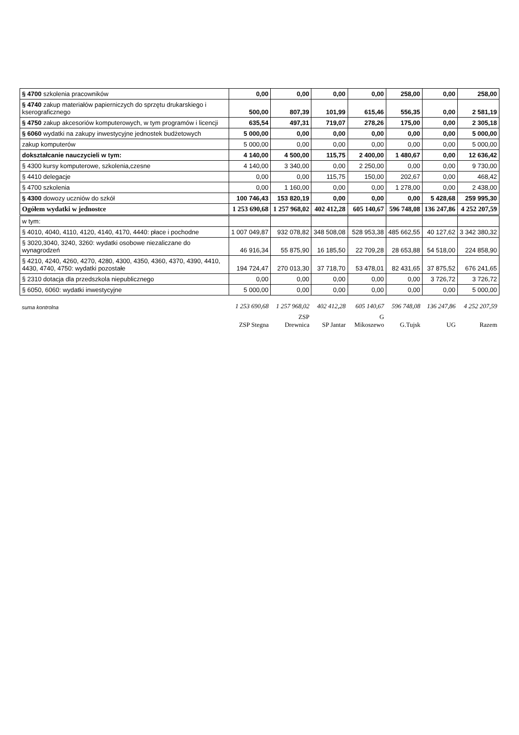| § 4700 szkolenia pracowników | 0,00 | 0,00 | 0,00 | 0,00 | 258,00 | 0,00 | 258,00 |
| § 4740 zakup materiałów papierniczych do sprzętu drukarskiego i kserograficznego | 500,00 | 807,39 | 101,99 | 615,46 | 556,35 | 0,00 | 2 581,19 |
| § 4750 zakup akcesoriów komputerowych, w tym programów i licencji | 635,54 | 497,31 | 719,07 | 278,26 | 175,00 | 0,00 | 2 305,18 |
| § 6060 wydatki na zakupy inwestycyjne jednostek budżetowych | 5 000,00 | 0,00 | 0,00 | 0,00 | 0,00 | 0,00 | 5 000,00 |
| zakup komputerów | 5 000,00 | 0,00 | 0,00 | 0,00 | 0,00 | 0,00 | 5 000,00 |
| dokształcanie nauczycieli w tym: | 4 140,00 | 4 500,00 | 115,75 | 2 400,00 | 1 480,67 | 0,00 | 12 636,42 |
| § 4300 kursy komputerowe, szkolenia,czesne | 4 140,00 | 3 340,00 | 0,00 | 2 250,00 | 0,00 | 0,00 | 9 730,00 |
| § 4410 delegacje | 0,00 | 0,00 | 115,75 | 150,00 | 202,67 | 0,00 | 468,42 |
| § 4700 szkolenia | 0,00 | 1 160,00 | 0,00 | 0,00 | 1 278,00 | 0,00 | 2 438,00 |
| § 4300 dowozy uczniów do szkół | 100 746,43 | 153 820,19 | 0,00 | 0,00 | 0,00 | 5 428,68 | 259 995,30 |
| Ogółem wydatki w jednostce | 1 253 690,68 | 1 257 968,02 | 402 412,28 | 605 140,67 | 596 748,08 | 136 247,86 | 4 252 207,59 |
| w tym: | | | | | | | |
| § 4010, 4040, 4110, 4120, 4140, 4170, 4440: płace i pochodne | 1 007 049,87 | 932 078,82 | 348 508,08 | 528 953,38 | 485 662,55 | 40 127,62 | 3 342 380,32 |
| § 3020,3040, 3240, 3260: wydatki osobowe niezaliczane do wynagrodzeń | 46 916,34 | 55 875,90 | 16 185,50 | 22 709,28 | 28 653,88 | 54 518,00 | 224 858,90 |
| § 4210, 4240, 4260, 4270, 4280, 4300, 4350, 4360, 4370, 4390, 4410, 4430, 4740, 4750: wydatki pozostałe | 194 724,47 | 270 013,30 | 37 718,70 | 53 478,01 | 82 431,65 | 37 875,52 | 676 241,65 |
| § 2310 dotacja dla przedszkola niepublicznego | 0,00 | 0,00 | 0,00 | 0,00 | 0,00 | 3 726,72 | 3 726,72 |
| § 6050, 6060: wydatki inwestycyjne | 5 000,00 | 0,00 | 0,00 | 0,00 | 0,00 | 0,00 | 5 000,00 |
| suma kontrolna | 1 253 690,68 | 1 257 968,02 | 402 412,28 | 605 140,67 | 596 748,08 | 136 247,86 | 4 252 207,59 |
| | ZSP Stegna | ZSP Drewnica | SP Jantar | G Mikoszewo | G.Tujsk | UG | Razem |